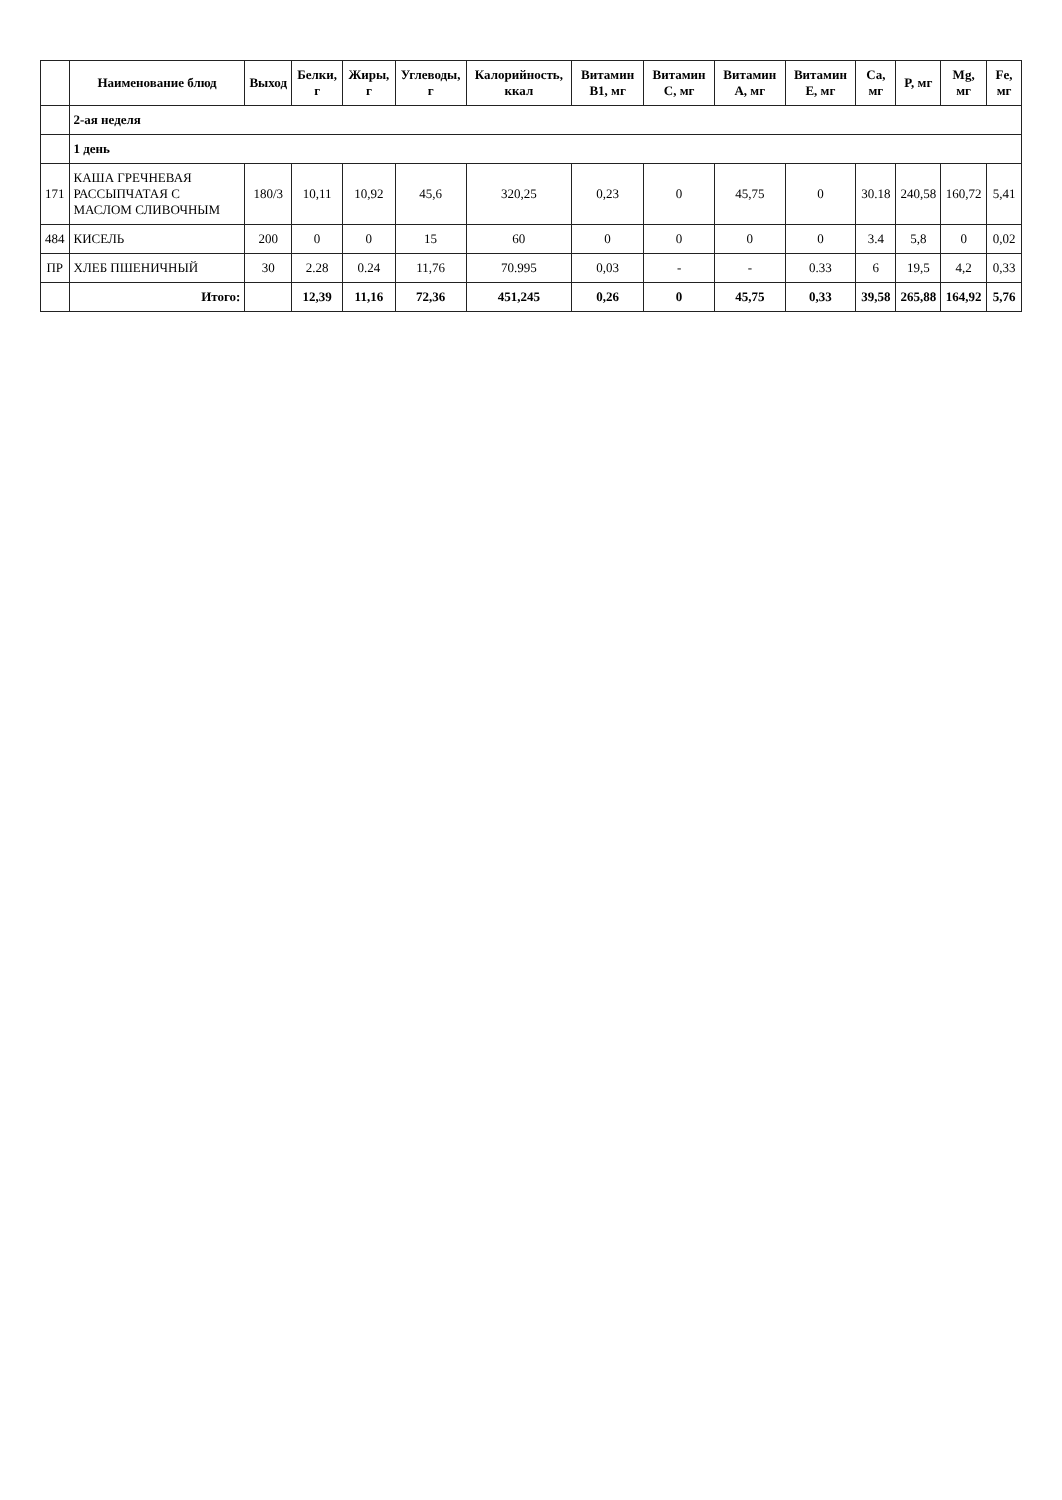| | Наименование блюд | Выход | Белки, г | Жиры, г | Углеводы, г | Калорийность, ккал | Витамин B1, мг | Витамин C, мг | Витамин A, мг | Витамин E, мг | Ca, мг | P, мг | Mg, мг | Fe, мг |
| --- | --- | --- | --- | --- | --- | --- | --- | --- | --- | --- | --- | --- | --- | --- |
| | 2-ая неделя | | | | | | | | | | | | | |
| | 1 день | | | | | | | | | | | | | |
| 171 | КАША ГРЕЧНЕВАЯ РАССЫПЧАТАЯ С МАСЛОМ СЛИВОЧНЫМ | 180/3 | 10,11 | 10,92 | 45,6 | 320,25 | 0,23 | 0 | 45,75 | 0 | 30.18 | 240,58 | 160,72 | 5,41 |
| 484 | КИСЕЛЬ | 200 | 0 | 0 | 15 | 60 | 0 | 0 | 0 | 0 | 3.4 | 5,8 | 0 | 0,02 |
| ПР | ХЛЕБ ПШЕНИЧНЫЙ | 30 | 2.28 | 0.24 | 11,76 | 70.995 | 0,03 | - | - | 0.33 | 6 | 19,5 | 4,2 | 0,33 |
| | Итого: | | 12,39 | 11,16 | 72,36 | 451,245 | 0,26 | 0 | 45,75 | 0,33 | 39,58 | 265,88 | 164,92 | 5,76 |